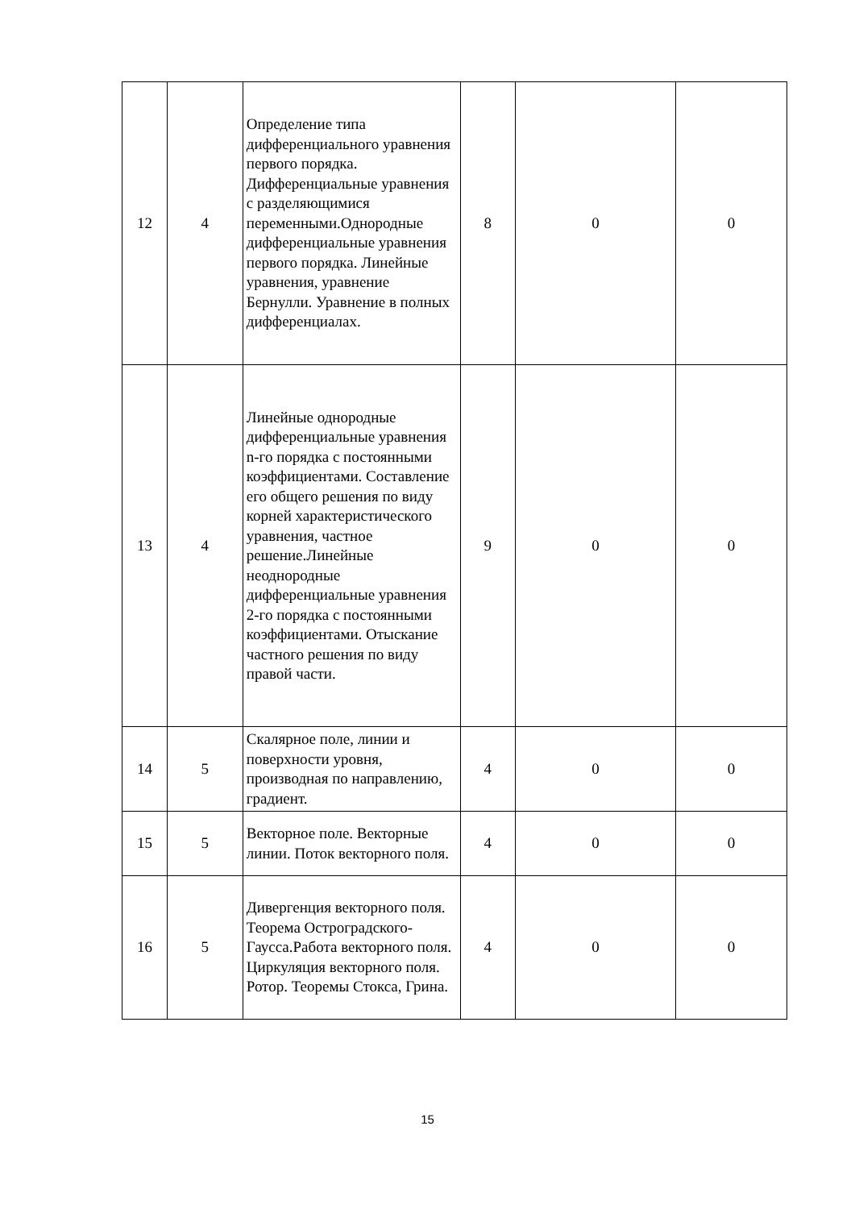| 12 | 4 | Определение типа дифференциального уравнения первого порядка. Дифференциальные уравнения с разделяющимися переменными.Однородные дифференциальные уравнения первого порядка. Линейные уравнения, уравнение Бернулли. Уравнение в полных дифференциалах. | 8 | 0 | 0 |
| 13 | 4 | Линейные однородные дифференциальные уравнения n-го порядка с постоянными коэффициентами. Составление его общего решения по виду корней характеристического уравнения, частное решение.Линейные неоднородные дифференциальные уравнения 2-го порядка с постоянными коэффициентами. Отыскание частного решения по виду правой части. | 9 | 0 | 0 |
| 14 | 5 | Скалярное поле, линии и поверхности уровня, производная по направлению, градиент. | 4 | 0 | 0 |
| 15 | 5 | Векторное поле. Векторные линии. Поток векторного поля. | 4 | 0 | 0 |
| 16 | 5 | Дивергенция векторного поля. Теорема Остроградского-Гаусса.Работа векторного поля. Циркуляция векторного поля. Ротор. Теоремы Стокса, Грина. | 4 | 0 | 0 |
15